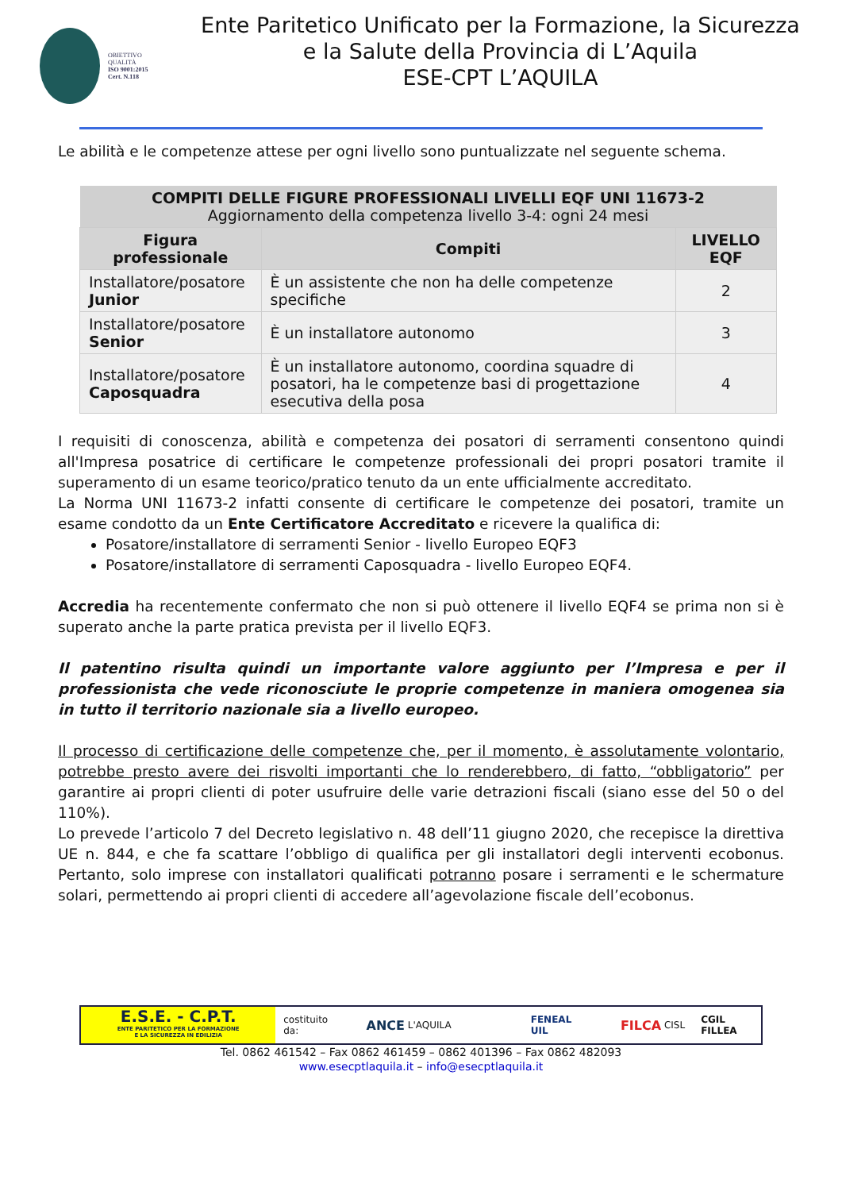OBIETTIVO
QUALITÀ
ISO 9001:2015
Cert. N.118
Ente Paritetico Unificato per la Formazione, la Sicurezza
e la Salute della Provincia di L’Aquila
ESE-CPT L’AQUILA
Le abilità e le competenze attese per ogni livello sono puntualizzate nel seguente schema.
| COMPITI DELLE FIGURE PROFESSIONALI LIVELLI EQF UNI 11673-2 Aggiornamento della competenza livello 3-4: ogni 24 mesi | | |
| Figura professionale | Compiti | LIVELLO EQF |
| Installatore/posatore Junior | È un assistente che non ha delle competenze specifiche | 2 |
| Installatore/posatore Senior | È un installatore autonomo | 3 |
| Installatore/posatore Caposquadra | È un installatore autonomo, coordina squadre di posatori, ha le competenze basi di progettazione esecutiva della posa | 4 |
I requisiti di conoscenza, abilità e competenza dei posatori di serramenti consentono quindi all'Impresa posatrice di certificare le competenze professionali dei propri posatori tramite il superamento di un esame teorico/pratico tenuto da un ente ufficialmente accreditato.
La Norma UNI 11673-2 infatti consente di certificare le competenze dei posatori, tramite un esame condotto da un Ente Certificatore Accreditato e ricevere la qualifica di:
Posatore/installatore di serramenti Senior - livello Europeo EQF3
Posatore/installatore di serramenti Caposquadra - livello Europeo EQF4.
Accredia ha recentemente confermato che non si può ottenere il livello EQF4 se prima non si è superato anche la parte pratica prevista per il livello EQF3.
Il patentino risulta quindi un importante valore aggiunto per l’Impresa e per il professionista che vede riconosciute le proprie competenze in maniera omogenea sia in tutto il territorio nazionale sia a livello europeo.
Il processo di certificazione delle competenze che, per il momento, è assolutamente volontario, potrebbe presto avere dei risvolti importanti che lo renderebbero, di fatto, “obbligatorio” per garantire ai propri clienti di poter usufruire delle varie detrazioni fiscali (siano esse del 50 o del 110%).
Lo prevede l’articolo 7 del Decreto legislativo n. 48 dell’11 giugno 2020, che recepisce la direttiva UE n. 844, e che fa scattare l’obbligo di qualifica per gli installatori degli interventi ecobonus. Pertanto, solo imprese con installatori qualificati potranno posare i serramenti e le schermature solari, permettendo ai propri clienti di accedere all’agevolazione fiscale dell’ecobonus.
E.S.E. - C.P.T.
ENTE PARITETICO PER LA FORMAZIONE
E LA SICUREZZA IN EDILIZIA
costituito da: ANCE L'AQUILA FENEAL UIL FILCA CISL CGIL FILLEA
Tel. 0862 461542 – Fax 0862 461459 – 0862 401396 – Fax 0862 482093
www.esecptlaquila.it – info@esecptlaquila.it